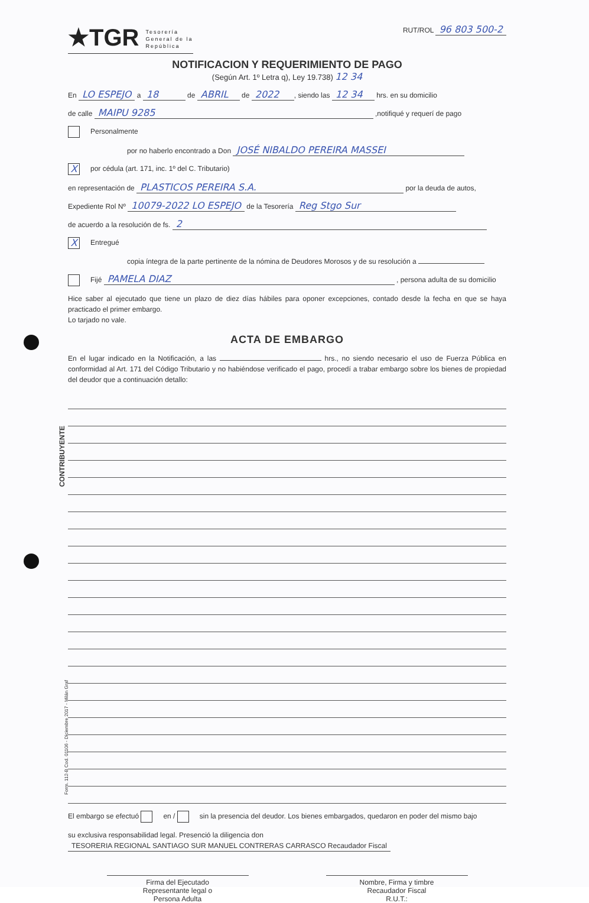CONTRIBUYENTE
Form. 112-B Cod. 01106 - Diciembre 2017 - Milán Graf
★TGR Tesorería
General de la
República
RUT/ROL 96 803 500-2
NOTIFICACION Y REQUERIMIENTO DE PAGO
(Según Art. 1º Letra q), Ley 19.738) 12 34
En LO ESPEJO a 18 de ABRIL de 2022, siendo las 12 34 hrs. en su domicilio
de calle MAIPU 9285 ,notifiqué y requerí de pago
Personalmente
por no haberlo encontrado a Don JOSÉ NIBALDO PEREIRA MASSEI
Xpor cédula (art. 171, inc. 1º del C. Tributario)
en representación de PLASTICOS PEREIRA S.A. por la deuda de autos,
Expediente Rol Nº 10079-2022 LO ESPEJO de la Tesorería Reg Stgo Sur
de acuerdo a la resolución de fs. 2
X Entregué
copia íntegra de la parte pertinente de la nómina de Deudores Morosos y de su resolución a
Fijé PAMELA DIAZ , persona adulta de su domicilio
Hice saber al ejecutado que tiene un plazo de diez días hábiles para oponer excepciones, contado desde la fecha en que se haya practicado el primer embargo.
Lo tarjado no vale.
ACTA DE EMBARGO
En el lugar indicado en la Notificación, a las hrs., no siendo necesario el uso de Fuerza Pública en conformidad al Art. 171 del Código Tributario y no habiéndose verificado el pago, procedí a trabar embargo sobre los bienes de propiedad del deudor que a continuación detallo:
El embargo se efectuó en / sin la presencia del deudor. Los bienes embargados, quedaron en poder del mismo bajo
su exclusiva responsabilidad legal. Presenció la diligencia don TESORERIA REGIONAL SANTIAGO SUR MANUEL CONTRERAS CARRASCO Recaudador Fiscal
Firma del Ejecutado
Representante legal o
Persona Adulta
Nombre, Firma y timbre
Recaudador Fiscal
R.U.T.: